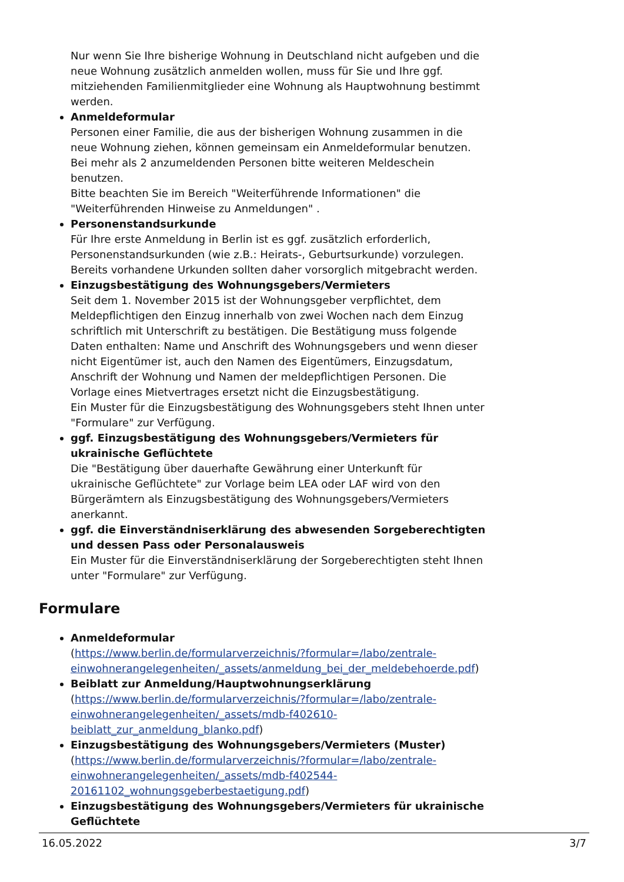Nur wenn Sie Ihre bisherige Wohnung in Deutschland nicht aufgeben und die neue Wohnung zusätzlich anmelden wollen, muss für Sie und Ihre ggf. mitziehenden Familienmitglieder eine Wohnung als Hauptwohnung bestimmt werden.
Anmeldeformular
Personen einer Familie, die aus der bisherigen Wohnung zusammen in die neue Wohnung ziehen, können gemeinsam ein Anmeldeformular benutzen. Bei mehr als 2 anzumeldenden Personen bitte weiteren Meldeschein benutzen.
Bitte beachten Sie im Bereich "Weiterführende Informationen" die "Weiterführenden Hinweise zu Anmeldungen" .
Personenstandsurkunde
Für Ihre erste Anmeldung in Berlin ist es ggf. zusätzlich erforderlich, Personenstandsurkunden (wie z.B.: Heirats-, Geburtsurkunde) vorzulegen. Bereits vorhandene Urkunden sollten daher vorsorglich mitgebracht werden.
Einzugsbestätigung des Wohnungsgebers/Vermieters
Seit dem 1. November 2015 ist der Wohnungsgeber verpflichtet, dem Meldepflichtigen den Einzug innerhalb von zwei Wochen nach dem Einzug schriftlich mit Unterschrift zu bestätigen. Die Bestätigung muss folgende Daten enthalten: Name und Anschrift des Wohnungsgebers und wenn dieser nicht Eigentümer ist, auch den Namen des Eigentümers, Einzugsdatum, Anschrift der Wohnung und Namen der meldepflichtigen Personen. Die Vorlage eines Mietvertrages ersetzt nicht die Einzugsbestätigung.
Ein Muster für die Einzugsbestätigung des Wohnungsgebers steht Ihnen unter "Formulare" zur Verfügung.
ggf. Einzugsbestätigung des Wohnungsgebers/Vermieters für ukrainische Geflüchtete
Die "Bestätigung über dauerhafte Gewährung einer Unterkunft für ukrainische Geflüchtete" zur Vorlage beim LEA oder LAF wird von den Bürgerämtern als Einzugsbestätigung des Wohnungsgebers/Vermieters anerkannt.
ggf. die Einverständniserklärung des abwesenden Sorgeberechtigten und dessen Pass oder Personalausweis
Ein Muster für die Einverständniserklärung der Sorgeberechtigten steht Ihnen unter "Formulare" zur Verfügung.
Formulare
Anmeldeformular
(https://www.berlin.de/formularverzeichnis/?formular=/labo/zentrale-einwohnerangelegenheiten/_assets/anmeldung_bei_der_meldebehoerde.pdf)
Beiblatt zur Anmeldung/Hauptwohnungserklärung
(https://www.berlin.de/formularverzeichnis/?formular=/labo/zentrale-einwohnerangelegenheiten/_assets/mdb-f402610-beiblatt_zur_anmeldung_blanko.pdf)
Einzugsbestätigung des Wohnungsgebers/Vermieters (Muster)
(https://www.berlin.de/formularverzeichnis/?formular=/labo/zentrale-einwohnerangelegenheiten/_assets/mdb-f402544-20161102_wohnungsgeberbestaetigung.pdf)
Einzugsbestätigung des Wohnungsgebers/Vermieters für ukrainische Geflüchtete
16.05.2022 3/7